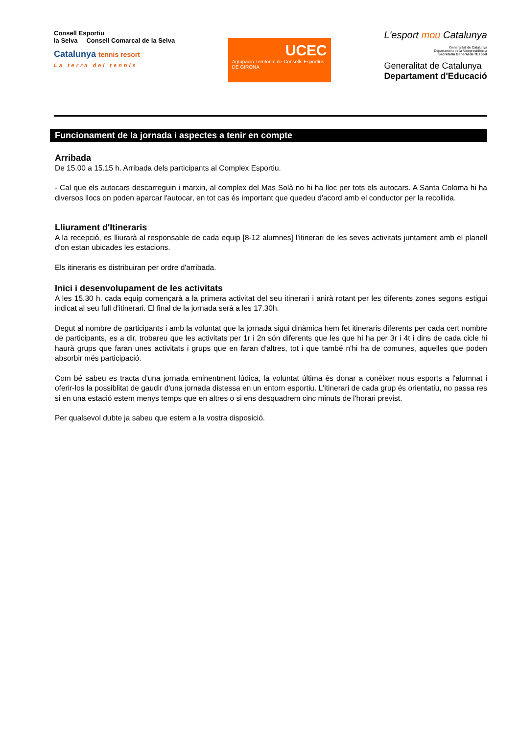Consell Esportiu
la Selva Consell Comarcal de la Selva
Catalunya tennis resort
La terra del tennis
UCEC
Agrupació Territorial de Consells Esportius
DE GIRONA
L'esport mou Catalunya
Generalitat de Catalunya
Departament de la Vicepresidència
Secretaria General de l'Esport
Generalitat de Catalunya
Departament d'Educació
Funcionament de la jornada i aspectes a tenir en compte
Arribada
De 15.00 a 15.15 h. Arribada dels participants al Complex Esportiu.
- Cal que els autocars descarreguin i marxin, al complex del Mas Solà no hi ha lloc per tots els autocars. A Santa Coloma hi ha diversos llocs on poden aparcar l'autocar, en tot cas és important que quedeu d'acord amb el conductor per la recollida.
Lliurament d'Itineraris
A la recepció, es lliurarà al responsable de cada equip [8-12 alumnes] l'itinerari de les seves activitats juntament amb el planell d'on estan ubicades les estacions.
Els itineraris es distribuiran per ordre d'arribada.
Inici i desenvolupament de les activitats
A les 15.30 h. cada equip començarà a la primera activitat del seu itinerari i anirà rotant per les diferents zones segons estigui indicat al seu full d'itinerari. El final de la jornada serà a les 17.30h.
Degut al nombre de participants i amb la voluntat que la jornada sigui dinàmica hem fet itineraris diferents per cada cert nombre de participants, es a dir, trobareu que les activitats per 1r i 2n són diferents que les que hi ha per 3r i 4t i dins de cada cicle hi haurà grups que faran unes activitats i grups que en faran d'altres, tot i que també n'hi ha de comunes, aquelles que poden absorbir més participació.
Com bé sabeu es tracta d'una jornada eminentment lúdica, la voluntat última és donar a conèixer nous esports a l'alumnat i oferir-los la possiblitat de gaudir d'una jornada distessa en un entorn esportiu. L'itinerari de cada grup és orientatiu, no passa res si en una estació estem menys temps que en altres o si ens desquadrem cinc minuts de l'horari previst.
Per qualsevol dubte ja sabeu que estem a la vostra disposició.